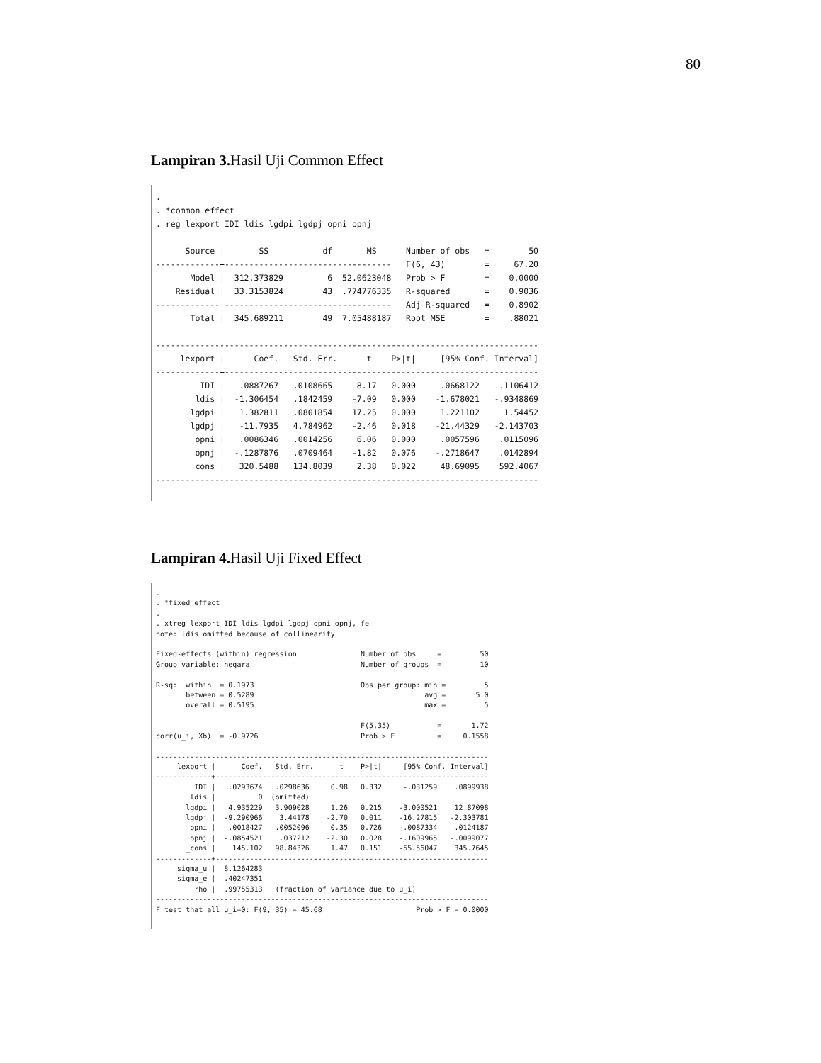80
Lampiran 3. Hasil Uji Common Effect
.
. *common effect
. reg lexport IDI ldis lgdpi lgdpj opni opnj

      Source |       SS           df       MS      Number of obs   =        50
-------------+----------------------------------   F(6, 43)        =     67.20
       Model |  312.373829         6  52.0623048   Prob > F        =    0.0000
    Residual |  33.3153824        43  .774776335   R-squared       =    0.9036
-------------+----------------------------------   Adj R-squared   =    0.8902
       Total |  345.689211        49  7.05488187   Root MSE        =    .88021

------------------------------------------------------------------------------
     lexport |      Coef.   Std. Err.      t    P>|t|     [95% Conf. Interval]
-------------+----------------------------------------------------------------
         IDI |   .0887267   .0108665     8.17   0.000     .0668122    .1106412
        ldis |  -1.306454   .1842459    -7.09   0.000    -1.678021   -.9348869
       lgdpi |   1.382811   .0801854    17.25   0.000     1.221102     1.54452
       lgdpj |   -11.7935   4.784962    -2.46   0.018    -21.44329   -2.143703
        opni |   .0086346   .0014256     6.06   0.000     .0057596    .0115096
        opnj |  -.1287876   .0709464    -1.82   0.076    -.2718647    .0142894
       _cons |   320.5488   134.8039     2.38   0.022     48.69095    592.4067
------------------------------------------------------------------------------
Lampiran 4. Hasil Uji Fixed Effect
.
. *fixed effect
.
. xtreg lexport IDI ldis lgdpi lgdpj opni opnj, fe
note: ldis omitted because of collinearity

Fixed-effects (within) regression               Number of obs     =         50
Group variable: negara                          Number of groups  =         10

R-sq:  within  = 0.1973                         Obs per group: min =         5
       between = 0.5289                                        avg =       5.0
       overall = 0.5195                                        max =         5

                                                F(5,35)           =       1.72
corr(u_i, Xb)  = -0.9726                        Prob > F          =     0.1558

------------------------------------------------------------------------------
     lexport |      Coef.   Std. Err.      t    P>|t|     [95% Conf. Interval]
-------------+----------------------------------------------------------------
         IDI |   .0293674   .0298636     0.98   0.332     -.031259    .0899938
        ldis |          0  (omitted)
       lgdpi |   4.935229   3.909028     1.26   0.215    -3.000521    12.87098
       lgdpj |  -9.290966    3.44178    -2.70   0.011    -16.27815   -2.303781
        opni |   .0018427   .0052096     0.35   0.726    -.0087334    .0124187
        opnj |  -.0854521    .037212    -2.30   0.028    -.1609965   -.0099077
       _cons |    145.102   98.84326     1.47   0.151    -55.56047    345.7645
-------------+----------------------------------------------------------------
     sigma_u |  8.1264283
     sigma_e |  .40247351
         rho |  .99755313   (fraction of variance due to u_i)
------------------------------------------------------------------------------
F test that all u_i=0: F(9, 35) = 45.68                      Prob > F = 0.0000